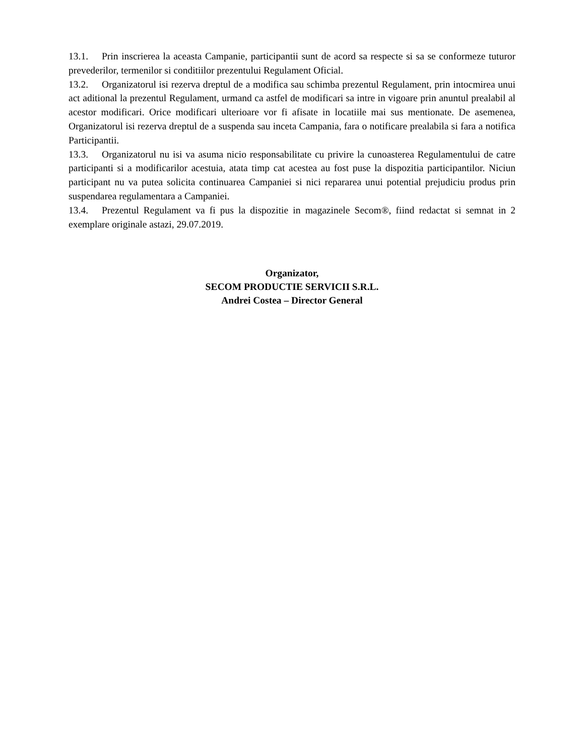13.1. Prin inscrierea la aceasta Campanie, participantii sunt de acord sa respecte si sa se conformeze tuturor prevederilor, termenilor si conditiilor prezentului Regulament Oficial.
13.2. Organizatorul isi rezerva dreptul de a modifica sau schimba prezentul Regulament, prin intocmirea unui act aditional la prezentul Regulament, urmand ca astfel de modificari sa intre in vigoare prin anuntul prealabil al acestor modificari. Orice modificari ulterioare vor fi afisate in locatiile mai sus mentionate. De asemenea, Organizatorul isi rezerva dreptul de a suspenda sau inceta Campania, fara o notificare prealabila si fara a notifica Participantii.
13.3. Organizatorul nu isi va asuma nicio responsabilitate cu privire la cunoasterea Regulamentului de catre participanti si a modificarilor acestuia, atata timp cat acestea au fost puse la dispozitia participantilor. Niciun participant nu va putea solicita continuarea Campaniei si nici repararea unui potential prejudiciu produs prin suspendarea regulamentara a Campaniei.
13.4. Prezentul Regulament va fi pus la dispozitie in magazinele Secom®, fiind redactat si semnat in 2 exemplare originale astazi, 29.07.2019.
Organizator,
SECOM PRODUCTIE SERVICII S.R.L.
Andrei Costea – Director General